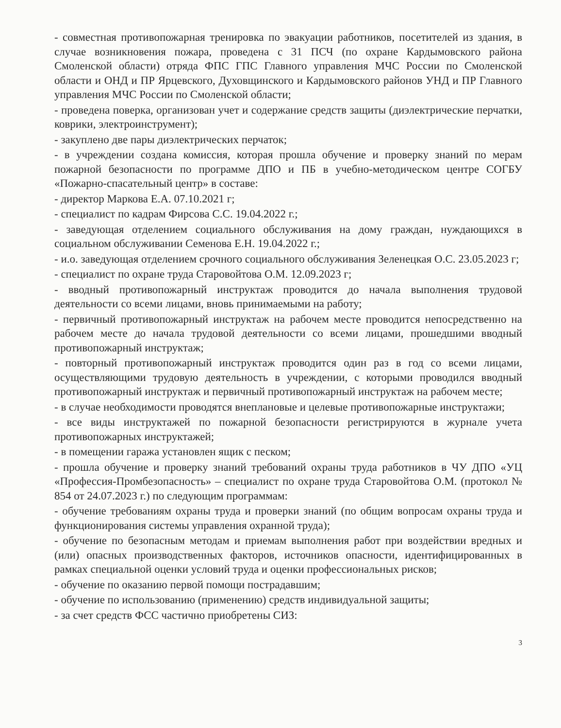- совместная противопожарная тренировка по эвакуации работников, посетителей из здания, в случае возникновения пожара, проведена с 31 ПСЧ (по охране Кардымовского района Смоленской области) отряда ФПС ГПС Главного управления МЧС России по Смоленской области и ОНД и ПР Ярцевского, Духовщинского и Кардымовского районов УНД и ПР Главного управления МЧС России по Смоленской области;
- проведена поверка, организован учет и содержание средств защиты (диэлектрические перчатки, коврики, электроинструмент);
- закуплено две пары диэлектрических перчаток;
- в учреждении создана комиссия, которая прошла обучение и проверку знаний по мерам пожарной безопасности по программе ДПО и ПБ в учебно-методическом центре СОГБУ «Пожарно-спасательный центр» в составе:
- директор Маркова Е.А. 07.10.2021 г;
- специалист по кадрам Фирсова С.С. 19.04.2022 г.;
- заведующая отделением социального обслуживания на дому граждан, нуждающихся в социальном обслуживании Семенова Е.Н. 19.04.2022 г.;
- и.о. заведующая отделением срочного социального обслуживания Зеленецкая О.С. 23.05.2023 г;
- специалист по охране труда Старовойтова О.М. 12.09.2023 г;
- вводный противопожарный инструктаж проводится до начала выполнения трудовой деятельности со всеми лицами, вновь принимаемыми на работу;
- первичный противопожарный инструктаж на рабочем месте проводится непосредственно на рабочем месте до начала трудовой деятельности со всеми лицами, прошедшими вводный противопожарный инструктаж;
- повторный противопожарный инструктаж проводится один раз в год со всеми лицами, осуществляющими трудовую деятельность в учреждении, с которыми проводился вводный противопожарный инструктаж и первичный противопожарный инструктаж на рабочем месте;
- в случае необходимости проводятся внеплановые и целевые противопожарные инструктажи;
- все виды инструктажей по пожарной безопасности регистрируются в журнале учета противопожарных инструктажей;
- в помещении гаража установлен ящик с песком;
- прошла обучение и проверку знаний требований охраны труда работников в ЧУ ДПО «УЦ «Профессия-Промбезопасность» – специалист по охране труда Старовойтова О.М. (протокол № 854 от 24.07.2023 г.) по следующим программам:
- обучение требованиям охраны труда и проверки знаний (по общим вопросам охраны труда и функционирования системы управления охранной труда);
- обучение по безопасным методам и приемам выполнения работ при воздействии вредных и (или) опасных производственных факторов, источников опасности, идентифицированных в рамках специальной оценки условий труда и оценки профессиональных рисков;
- обучение по оказанию первой помощи пострадавшим;
- обучение по использованию (применению) средств индивидуальной защиты;
- за счет средств ФСС частично приобретены СИЗ:
3